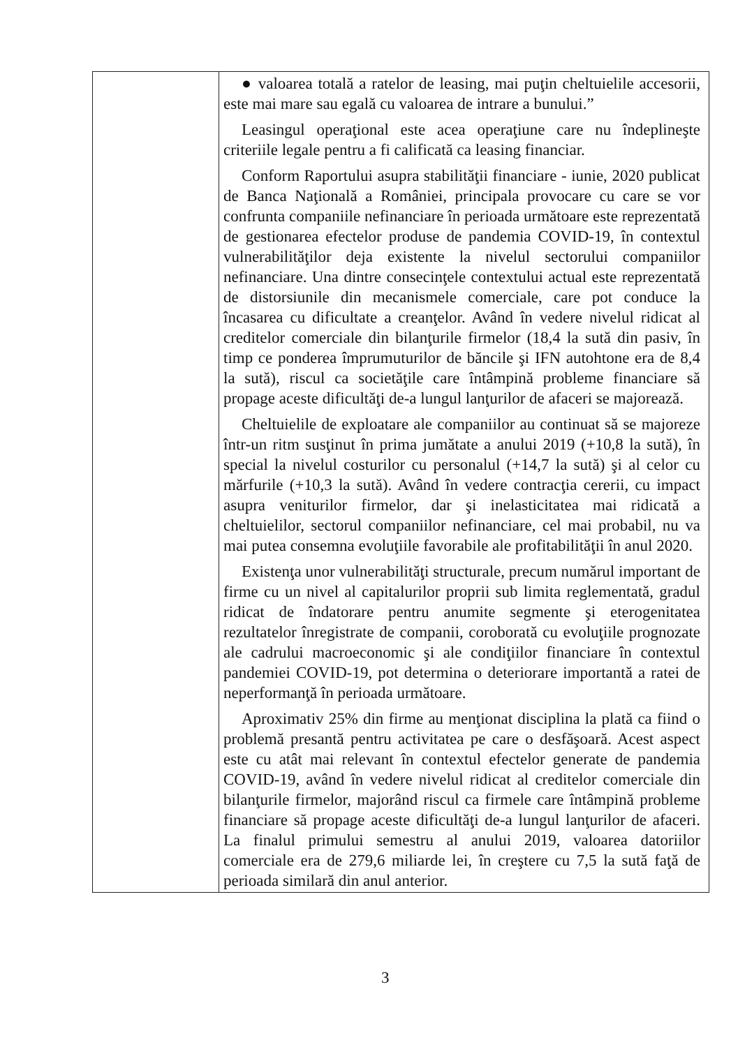| | ● valoarea totală a ratelor de leasing, mai puţin cheltuielile accesorii, este mai mare sau egală cu valoarea de intrare a bunului.” Leasingul operaţional este acea operaţiune care nu îndeplineşte criteriile legale pentru a fi calificată ca leasing financiar. Conform Raportului asupra stabilităţii financiare - iunie, 2020 publicat de Banca Naţională a României, principala provocare cu care se vor confrunta companiile nefinanciare în perioada următoare este reprezentată de gestionarea efectelor produse de pandemia COVID-19, în contextul vulnerabilităţilor deja existente la nivelul sectorului companiilor nefinanciare. Una dintre consecinţele contextului actual este reprezentată de distorsiunile din mecanismele comerciale, care pot conduce la încasarea cu dificultate a creanţelor. Având în vedere nivelul ridicat al creditelor comerciale din bilanţurile firmelor (18,4 la sută din pasiv, în timp ce ponderea împrumuturilor de băncile şi IFN autohtone era de 8,4 la sută), riscul ca societăţile care întâmpină probleme financiare să propage aceste dificultăţi de-a lungul lanţurilor de afaceri se majorează. Cheltuielile de exploatare ale companiilor au continuat să se majoreze într-un ritm susţinut în prima jumătate a anului 2019 (+10,8 la sută), în special la nivelul costurilor cu personalul (+14,7 la sută) şi al celor cu mărfurile (+10,3 la sută). Având în vedere contracţia cererii, cu impact asupra veniturilor firmelor, dar şi inelasticitatea mai ridicată a cheltuielilor, sectorul companiilor nefinanciare, cel mai probabil, nu va mai putea consemna evoluţiile favorabile ale profitabilităţii în anul 2020. Existenţa unor vulnerabilităţi structurale, precum numărul important de firme cu un nivel al capitalurilor proprii sub limita reglementată, gradul ridicat de îndatorare pentru anumite segmente şi eterogenitatea rezultatelor înregistrate de companii, coroborată cu evoluţiile prognozate ale cadrului macroeconomic şi ale condiţiilor financiare în contextul pandemiei COVID-19, pot determina o deteriorare importantă a ratei de neperformanţă în perioada următoare. Aproximativ 25% din firme au menţionat disciplina la plată ca fiind o problemă presantă pentru activitatea pe care o desfăşoară. Acest aspect este cu atât mai relevant în contextul efectelor generate de pandemia COVID-19, având în vedere nivelul ridicat al creditelor comerciale din bilanţurile firmelor, majorând riscul ca firmele care întâmpină probleme financiare să propage aceste dificultăţi de-a lungul lanţurilor de afaceri. La finalul primului semestru al anului 2019, valoarea datoriilor comerciale era de 279,6 miliarde lei, în creştere cu 7,5 la sută faţă de perioada similară din anul anterior. |
3